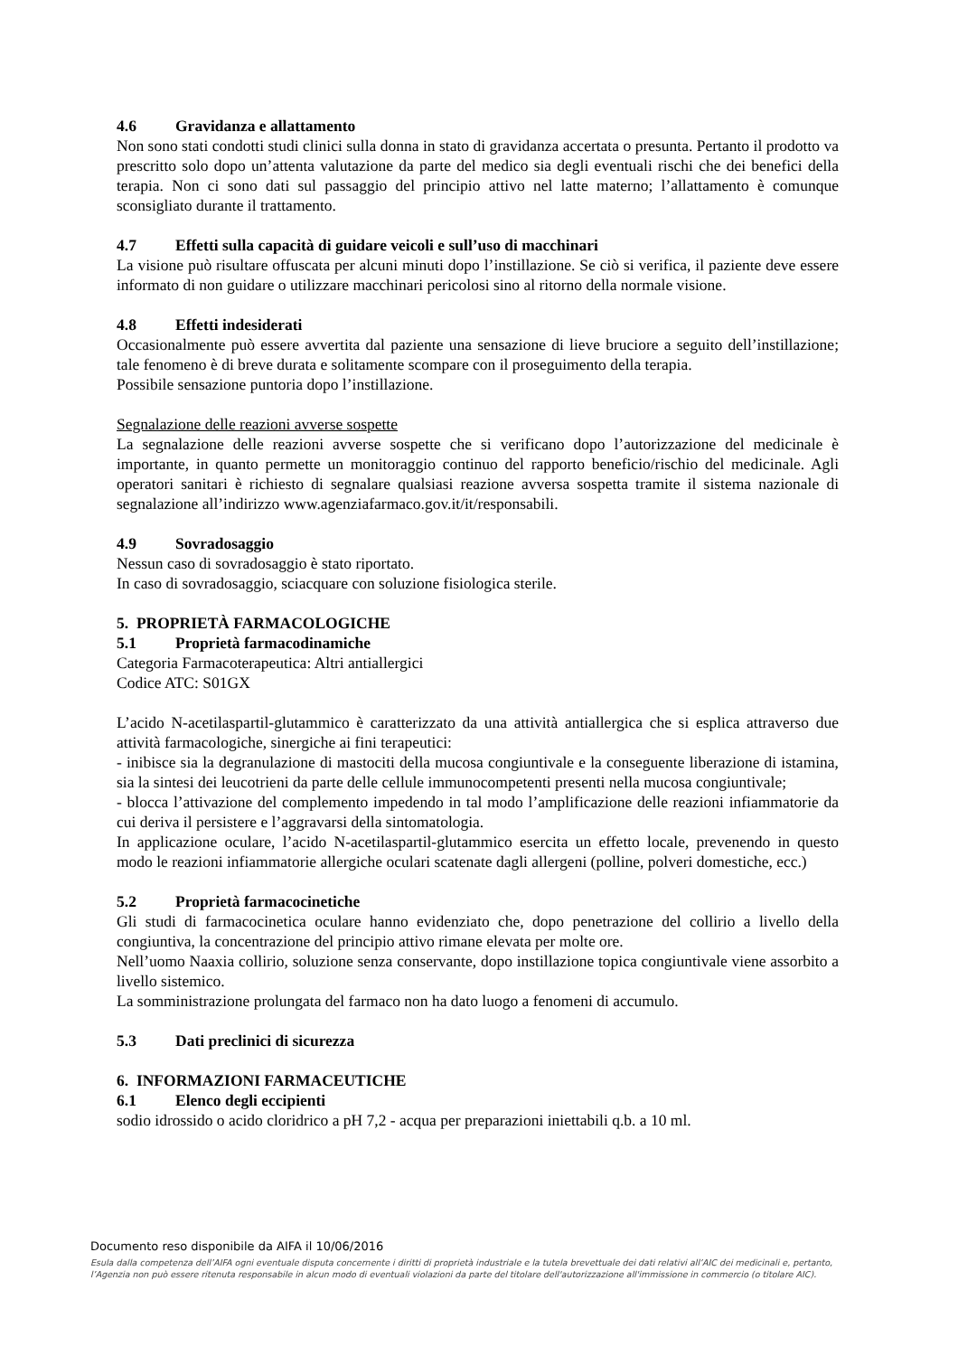4.6 Gravidanza e allattamento
Non sono stati condotti studi clinici sulla donna in stato di gravidanza accertata o presunta. Pertanto il prodotto va prescritto solo dopo un’attenta valutazione da parte del medico sia degli eventuali rischi che dei benefici della terapia. Non ci sono dati sul passaggio del principio attivo nel latte materno; l’allattamento è comunque sconsigliato durante il trattamento.
4.7 Effetti sulla capacità di guidare veicoli e sull’uso di macchinari
La visione può risultare offuscata per alcuni minuti dopo l’instillazione. Se ciò si verifica, il paziente deve essere informato di non guidare o utilizzare macchinari pericolosi sino al ritorno della normale visione.
4.8 Effetti indesiderati
Occasionalmente può essere avvertita dal paziente una sensazione di lieve bruciore a seguito dell’instillazione; tale fenomeno è di breve durata e solitamente scompare con il proseguimento della terapia.
Possibile sensazione puntoria dopo l’instillazione.
Segnalazione delle reazioni avverse sospette
La segnalazione delle reazioni avverse sospette che si verificano dopo l’autorizzazione del medicinale è importante, in quanto permette un monitoraggio continuo del rapporto beneficio/rischio del medicinale. Agli operatori sanitari è richiesto di segnalare qualsiasi reazione avversa sospetta tramite il sistema nazionale di segnalazione all’indirizzo www.agenziafarmaco.gov.it/it/responsabili.
4.9 Sovradosaggio
Nessun caso di sovradosaggio è stato riportato.
In caso di sovradosaggio, sciacquare con soluzione fisiologica sterile.
5. PROPRIETÀ FARMACOLOGICHE
5.1 Proprietà farmacodinamiche
Categoria Farmacoterapeutica: Altri antiallergici
Codice ATC: S01GX
L’acido N-acetilaspartil-glutammico è caratterizzato da una attività antiallergica che si esplica attraverso due attività farmacologiche, sinergiche ai fini terapeutici:
- inibisce sia la degranulazione di mastociti della mucosa congiuntivale e la conseguente liberazione di istamina, sia la sintesi dei leucotrieni da parte delle cellule immunocompetenti presenti nella mucosa congiuntivale;
- blocca l’attivazione del complemento impedendo in tal modo l’amplificazione delle reazioni infiammatorie da cui deriva il persistere e l’aggravarsi della sintomatologia.
In applicazione oculare, l’acido N-acetilaspartil-glutammico esercita un effetto locale, prevenendo in questo modo le reazioni infiammatorie allergiche oculari scatenate dagli allergeni (polline, polveri domestiche, ecc.)
5.2 Proprietà farmacocinetiche
Gli studi di farmacocinetica oculare hanno evidenziato che, dopo penetrazione del collirio a livello della congiuntiva, la concentrazione del principio attivo rimane elevata per molte ore.
Nell’uomo Naaxia collirio, soluzione senza conservante, dopo instillazione topica congiuntivale viene assorbito a livello sistemico.
La somministrazione prolungata del farmaco non ha dato luogo a fenomeni di accumulo.
5.3 Dati preclinici di sicurezza
6. INFORMAZIONI FARMACEUTICHE
6.1 Elenco degli eccipienti
sodio idrossido o acido cloridrico a pH 7,2 - acqua per preparazioni iniettabili q.b. a 10 ml.
Documento reso disponibile da AIFA il 10/06/2016
Esula dalla competenza dell’AIFA ogni eventuale disputa concernente i diritti di proprietà industriale e la tutela brevettuale dei dati relativi all’AIC dei medicinali e, pertanto, l’Agenzia non può essere ritenuta responsabile in alcun modo di eventuali violazioni da parte del titolare dell'autorizzazione all'immissione in commercio (o titolare AIC).